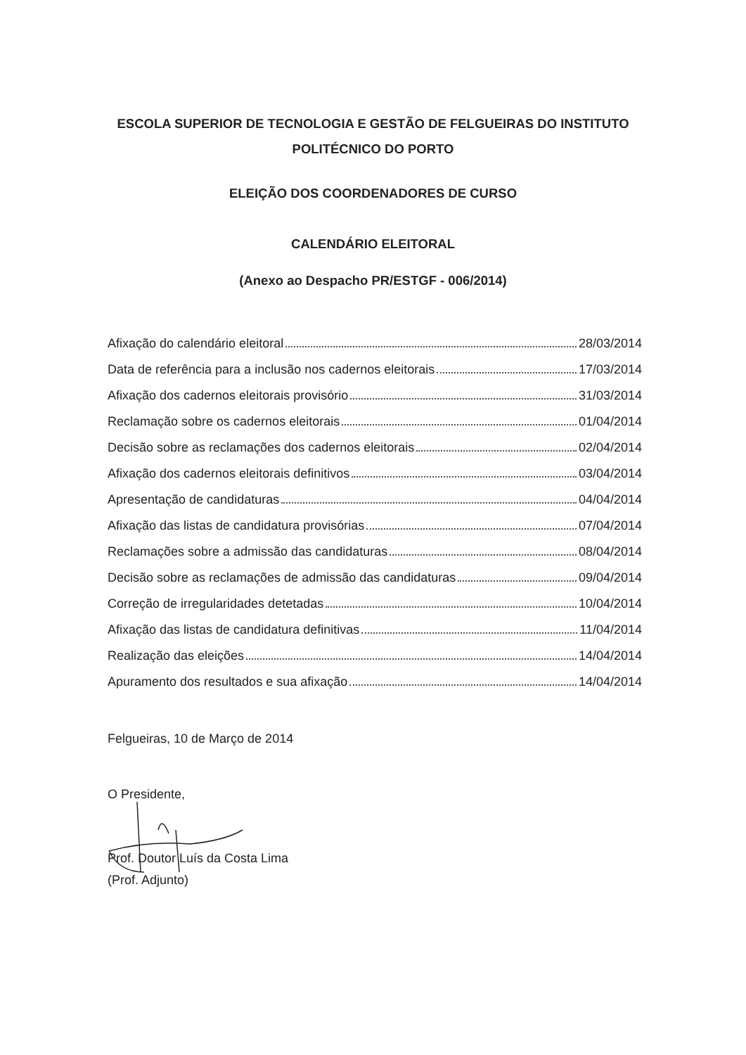ESCOLA SUPERIOR DE TECNOLOGIA E GESTÃO DE FELGUEIRAS DO INSTITUTO
POLITÉCNICO DO PORTO
ELEIÇÃO DOS COORDENADORES DE CURSO
CALENDÁRIO ELEITORAL
(Anexo ao Despacho PR/ESTGF - 006/2014)
Afixação do calendário eleitoral 28/03/2014
Data de referência para a inclusão nos cadernos eleitorais 17/03/2014
Afixação dos cadernos eleitorais provisório 31/03/2014
Reclamação sobre os cadernos eleitorais 01/04/2014
Decisão sobre as reclamações dos cadernos eleitorais 02/04/2014
Afixação dos cadernos eleitorais definitivos 03/04/2014
Apresentação de candidaturas 04/04/2014
Afixação das listas de candidatura provisórias 07/04/2014
Reclamações sobre a admissão das candidaturas 08/04/2014
Decisão sobre as reclamações de admissão das candidaturas 09/04/2014
Correção de irregularidades detetadas 10/04/2014
Afixação das listas de candidatura definitivas 11/04/2014
Realização das eleições 14/04/2014
Apuramento dos resultados e sua afixação 14/04/2014
Felgueiras, 10 de Março de 2014
O Presidente,
Prof. Doutor Luís da Costa Lima
(Prof. Adjunto)